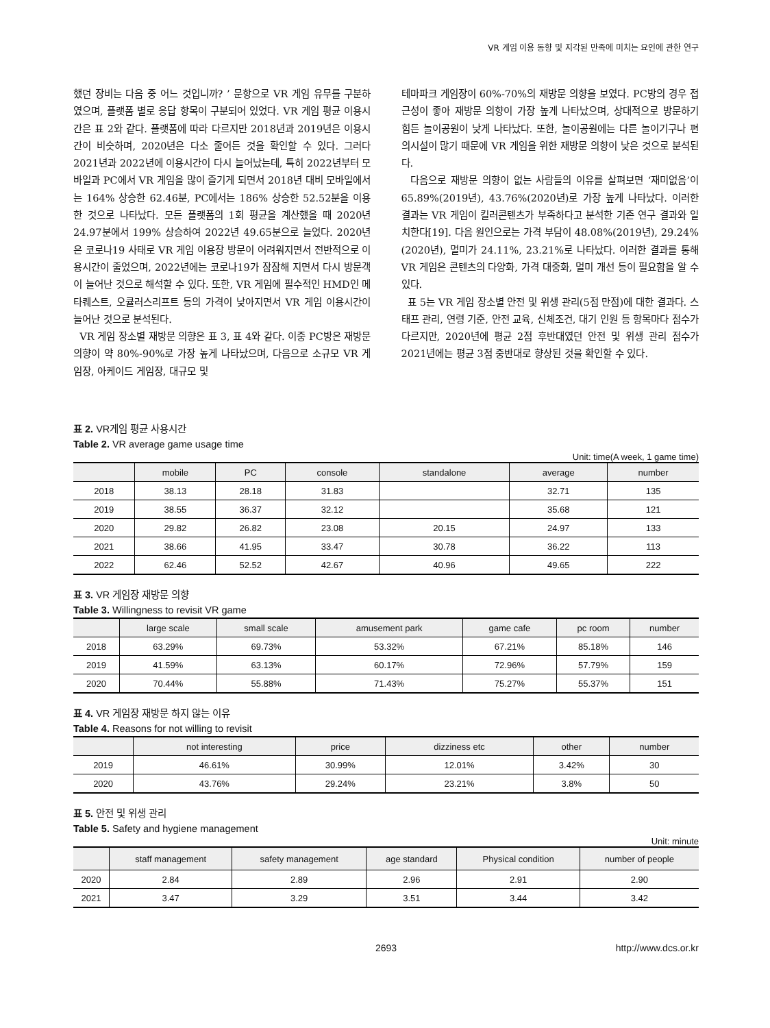VR 게임 이용 동향 및 지각된 만족에 미치는 요인에 관한 연구
했던 장비는 다음 중 어느 것입니까? ’ 문항으로 VR 게임 유무를 구분하였으며, 플랫폼 별로 응답 항목이 구분되어 있었다. VR 게임 평균 이용시간은 표 2와 같다. 플랫폼에 따라 다르지만 2018년과 2019년은 이용시간이 비슷하며, 2020년은 다소 줄어든 것을 확인할 수 있다. 그러다 2021년과 2022년에 이용시간이 다시 늘어났는데, 특히 2022년부터 모바일과 PC에서 VR 게임을 많이 즐기게 되면서 2018년 대비 모바일에서는 164% 상승한 62.46분, PC에서는 186% 상승한 52.52분을 이용한 것으로 나타났다. 모든 플랫폼의 1회 평균을 계산했을 때 2020년 24.97분에서 199% 상승하여 2022년 49.65분으로 늘었다. 2020년은 코로나19 사태로 VR 게임 이용장 방문이 어려워지면서 전반적으로 이용시간이 줄었으며, 2022년에는 코로나19가 잠잠해 지면서 다시 방문객이 늘어난 것으로 해석할 수 있다. 또한, VR 게임에 필수적인 HMD인 메타퀘스트, 오큘러스리프트 등의 가격이 낮아지면서 VR 게임 이용시간이 늘어난 것으로 분석된다.
VR 게임 장소별 재방문 의향은 표 3, 표 4와 같다. 이중 PC방은 재방문 의향이 약 80%-90%로 가장 높게 나타났으며, 다음으로 소규모 VR 게임장, 아케이드 게임장, 대규모 및
테마파크 게임장이 60%-70%의 재방문 의향을 보였다. PC방의 경우 접근성이 좋아 재방문 의향이 가장 높게 나타났으며, 상대적으로 방문하기 힘든 놀이공원이 낮게 나타났다. 또한, 놀이공원에는 다른 놀이기구나 편의시설이 많기 때문에 VR 게임을 위한 재방문 의향이 낮은 것으로 분석된다.
다음으로 재방문 의향이 없는 사람들의 이유를 살펴보면 ‘재미없음’이 65.89%(2019년), 43.76%(2020년)로 가장 높게 나타났다. 이러한 결과는 VR 게임이 킬러콘텐츠가 부족하다고 분석한 기존 연구 결과와 일치한다[19]. 다음 원인으로는 가격 부담이 48.08%(2019년), 29.24%(2020년), 멀미가 24.11%, 23.21%로 나타났다. 이러한 결과를 통해 VR 게임은 콘텐츠의 다양화, 가격 대중화, 멀미 개선 등이 필요함을 알 수 있다.
표 5는 VR 게임 장소별 안전 및 위생 관리(5점 만점)에 대한 결과다. 스태프 관리, 연령 기준, 안전 교육, 신체조건, 대기 인원 등 항목마다 점수가 다르지만, 2020년에 평균 2점 후반대였던 안전 및 위생 관리 점수가 2021년에는 평균 3점 중반대로 향상된 것을 확인할 수 있다.
표 2. VR게임 평균 사용시간
Table 2. VR average game usage time
Unit: time(A week, 1 game time)
| | mobile | PC | console | standalone | average | number |
| --- | --- | --- | --- | --- | --- | --- |
| 2018 | 38.13 | 28.18 | 31.83 | | 32.71 | 135 |
| 2019 | 38.55 | 36.37 | 32.12 | | 35.68 | 121 |
| 2020 | 29.82 | 26.82 | 23.08 | 20.15 | 24.97 | 133 |
| 2021 | 38.66 | 41.95 | 33.47 | 30.78 | 36.22 | 113 |
| 2022 | 62.46 | 52.52 | 42.67 | 40.96 | 49.65 | 222 |
표 3. VR 게임장 재방문 의향
Table 3. Willingness to revisit VR game
| | large scale | small scale | amusement park | game cafe | pc room | number |
| --- | --- | --- | --- | --- | --- | --- |
| 2018 | 63.29% | 69.73% | 53.32% | 67.21% | 85.18% | 146 |
| 2019 | 41.59% | 63.13% | 60.17% | 72.96% | 57.79% | 159 |
| 2020 | 70.44% | 55.88% | 71.43% | 75.27% | 55.37% | 151 |
표 4. VR 게임장 재방문 하지 않는 이유
Table 4. Reasons for not willing to revisit
| | not interesting | price | dizziness etc | other | number |
| --- | --- | --- | --- | --- | --- |
| 2019 | 46.61% | 30.99% | 12.01% | 3.42% | 30 |
| 2020 | 43.76% | 29.24% | 23.21% | 3.8% | 50 |
표 5. 안전 및 위생 관리
Table 5. Safety and hygiene management
Unit: minute
| | staff management | safety management | age standard | Physical condition | number of people |
| --- | --- | --- | --- | --- | --- |
| 2020 | 2.84 | 2.89 | 2.96 | 2.91 | 2.90 |
| 2021 | 3.47 | 3.29 | 3.51 | 3.44 | 3.42 |
2693 http://www.dcs.or.kr